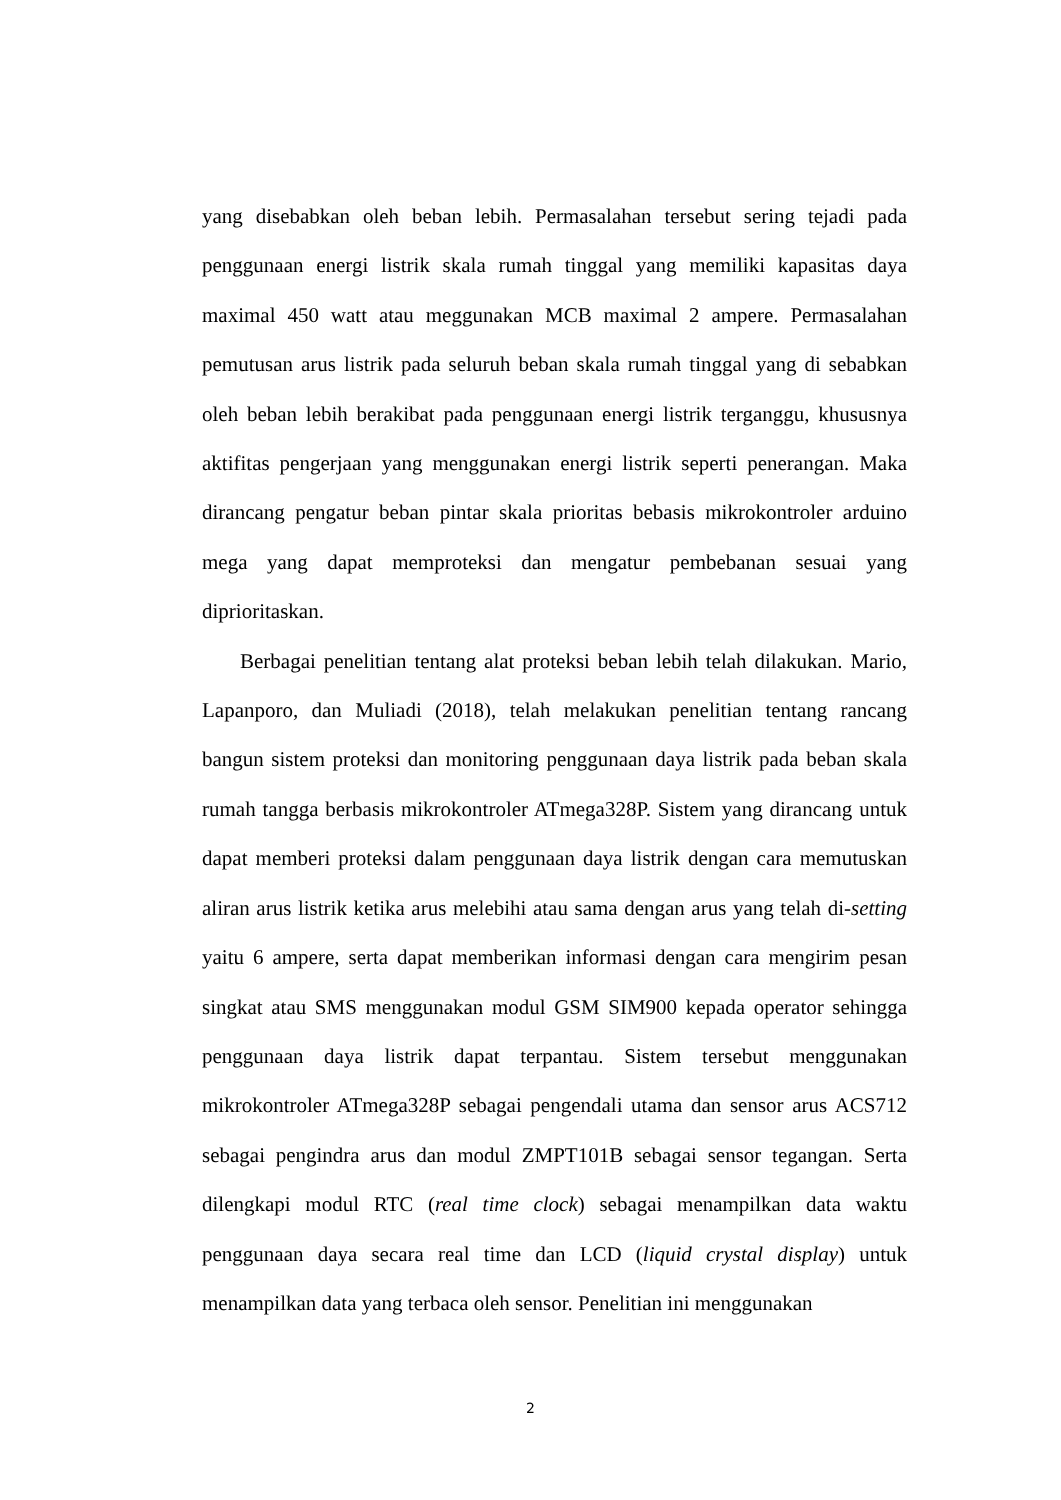yang disebabkan oleh beban lebih. Permasalahan tersebut sering tejadi pada penggunaan energi listrik skala rumah tinggal yang memiliki kapasitas daya maximal 450 watt atau meggunakan MCB maximal 2 ampere. Permasalahan pemutusan arus listrik pada seluruh beban skala rumah tinggal yang di sebabkan oleh beban lebih berakibat pada penggunaan energi listrik terganggu, khususnya aktifitas pengerjaan yang menggunakan energi listrik seperti penerangan. Maka dirancang pengatur beban pintar skala prioritas bebasis mikrokontroler arduino mega yang dapat memproteksi dan mengatur pembebanan sesuai yang diprioritaskan.
Berbagai penelitian tentang alat proteksi beban lebih telah dilakukan. Mario, Lapanporo, dan Muliadi (2018), telah melakukan penelitian tentang rancang bangun sistem proteksi dan monitoring penggunaan daya listrik pada beban skala rumah tangga berbasis mikrokontroler ATmega328P. Sistem yang dirancang untuk dapat memberi proteksi dalam penggunaan daya listrik dengan cara memutuskan aliran arus listrik ketika arus melebihi atau sama dengan arus yang telah di-setting yaitu 6 ampere, serta dapat memberikan informasi dengan cara mengirim pesan singkat atau SMS menggunakan modul GSM SIM900 kepada operator sehingga penggunaan daya listrik dapat terpantau. Sistem tersebut menggunakan mikrokontroler ATmega328P sebagai pengendali utama dan sensor arus ACS712 sebagai pengindra arus dan modul ZMPT101B sebagai sensor tegangan. Serta dilengkapi modul RTC (real time clock) sebagai menampilkan data waktu penggunaan daya secara real time dan LCD (liquid crystal display) untuk menampilkan data yang terbaca oleh sensor. Penelitian ini menggunakan
2